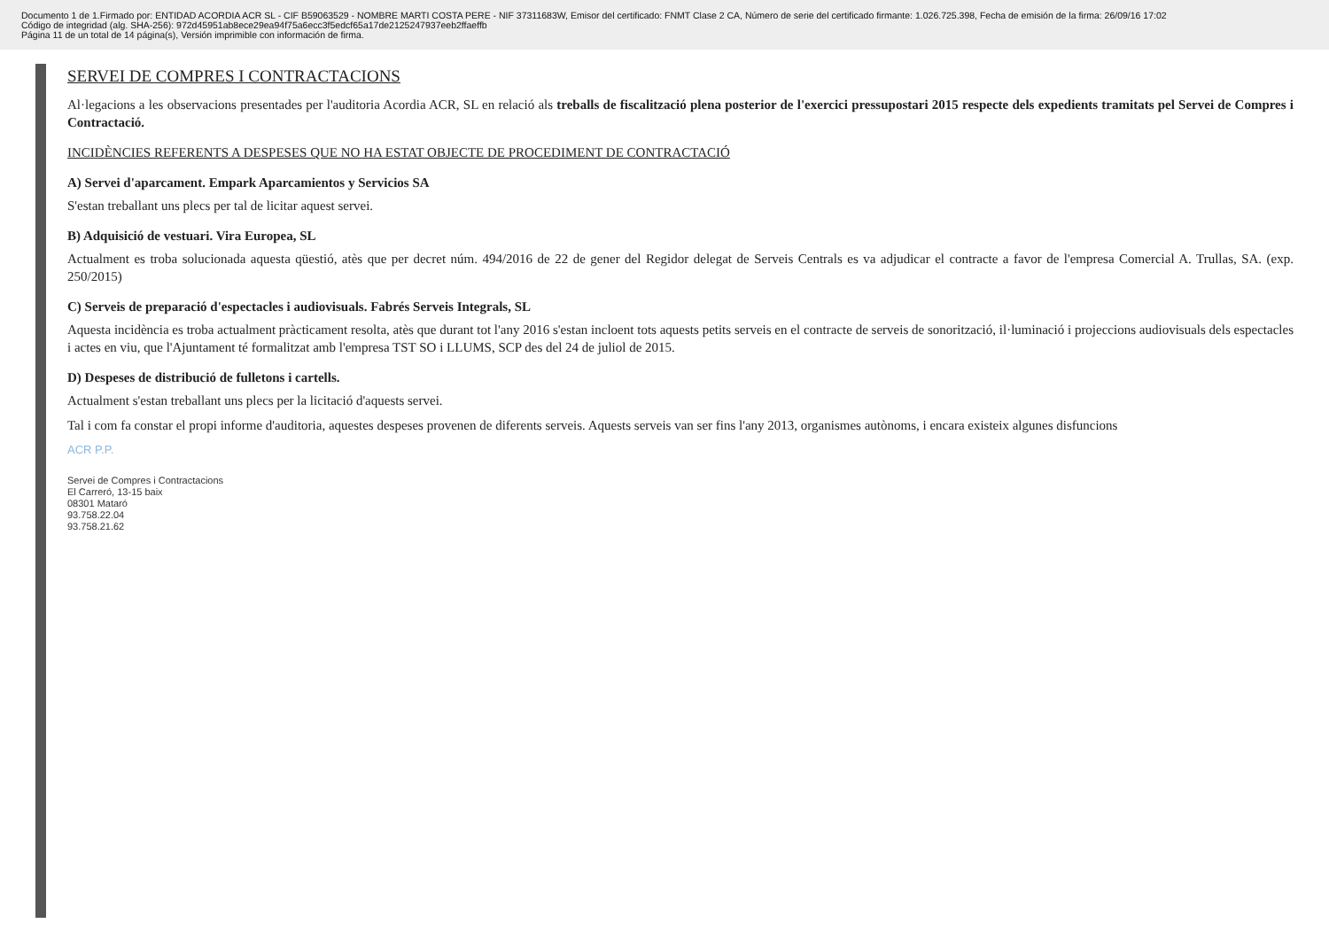Documento 1 de 1.Firmado por: ENTIDAD ACORDIA ACR SL - CIF B59063529 - NOMBRE MARTI COSTA PERE - NIF 37311683W, Emisor del certificado: FNMT Clase 2 CA, Número de serie del certificado firmante: 1.026.725.398, Fecha de emisión de la firma: 26/09/16 17:02
Código de integridad (alg. SHA-256): 972d45951ab8ece29ea94f75a6ecc3f5edcf65a17de2125247937eeb2ffaeffb
Página 11 de un total de 14 página(s), Versión imprimible con información de firma.
SERVEI DE COMPRES I CONTRACTACIONS
Al·legacions a les observacions presentades per l'auditoria Acordia ACR, SL en relació als treballs de fiscalització plena posterior de l'exercici pressupostari 2015 respecte dels expedients tramitats pel Servei de Compres i Contractació.
INCIDÈNCIES REFERENTS A DESPESES QUE NO HA ESTAT OBJECTE DE PROCEDIMENT DE CONTRACTACIÓ
A) Servei d'aparcament. Empark Aparcamientos y Servicios SA
S'estan treballant uns plecs per tal de licitar aquest servei.
B) Adquisició de vestuari. Vira Europea, SL
Actualment es troba solucionada aquesta qüestió, atès que per decret núm. 494/2016 de 22 de gener del Regidor delegat de Serveis Centrals es va adjudicar el contracte a favor de l'empresa Comercial A. Trullas, SA. (exp. 250/2015)
C) Serveis de preparació d'espectacles i audiovisuals. Fabrés Serveis Integrals, SL
Aquesta incidència es troba actualment pràcticament resolta, atès que durant tot l'any 2016 s'estan incloent tots aquests petits serveis en el contracte de serveis de sonorització, il·luminació i projeccions audiovisuals dels espectacles i actes en viu, que l'Ajuntament té formalitzat amb l'empresa TST SO i LLUMS, SCP des del 24 de juliol de 2015.
D) Despeses de distribució de fulletons i cartells.
Actualment s'estan treballant uns plecs per la licitació d'aquests servei.
Tal i com fa constar el propi informe d'auditoria, aquestes despeses provenen de diferents serveis. Aquests serveis van ser fins l'any 2013, organismes autònoms, i encara existeix algunes disfuncions
ACR P.P.
Servei de Compres i Contractacions
El Carreró, 13-15 baix
08301 Mataró
93.758.22.04
93.758.21.62